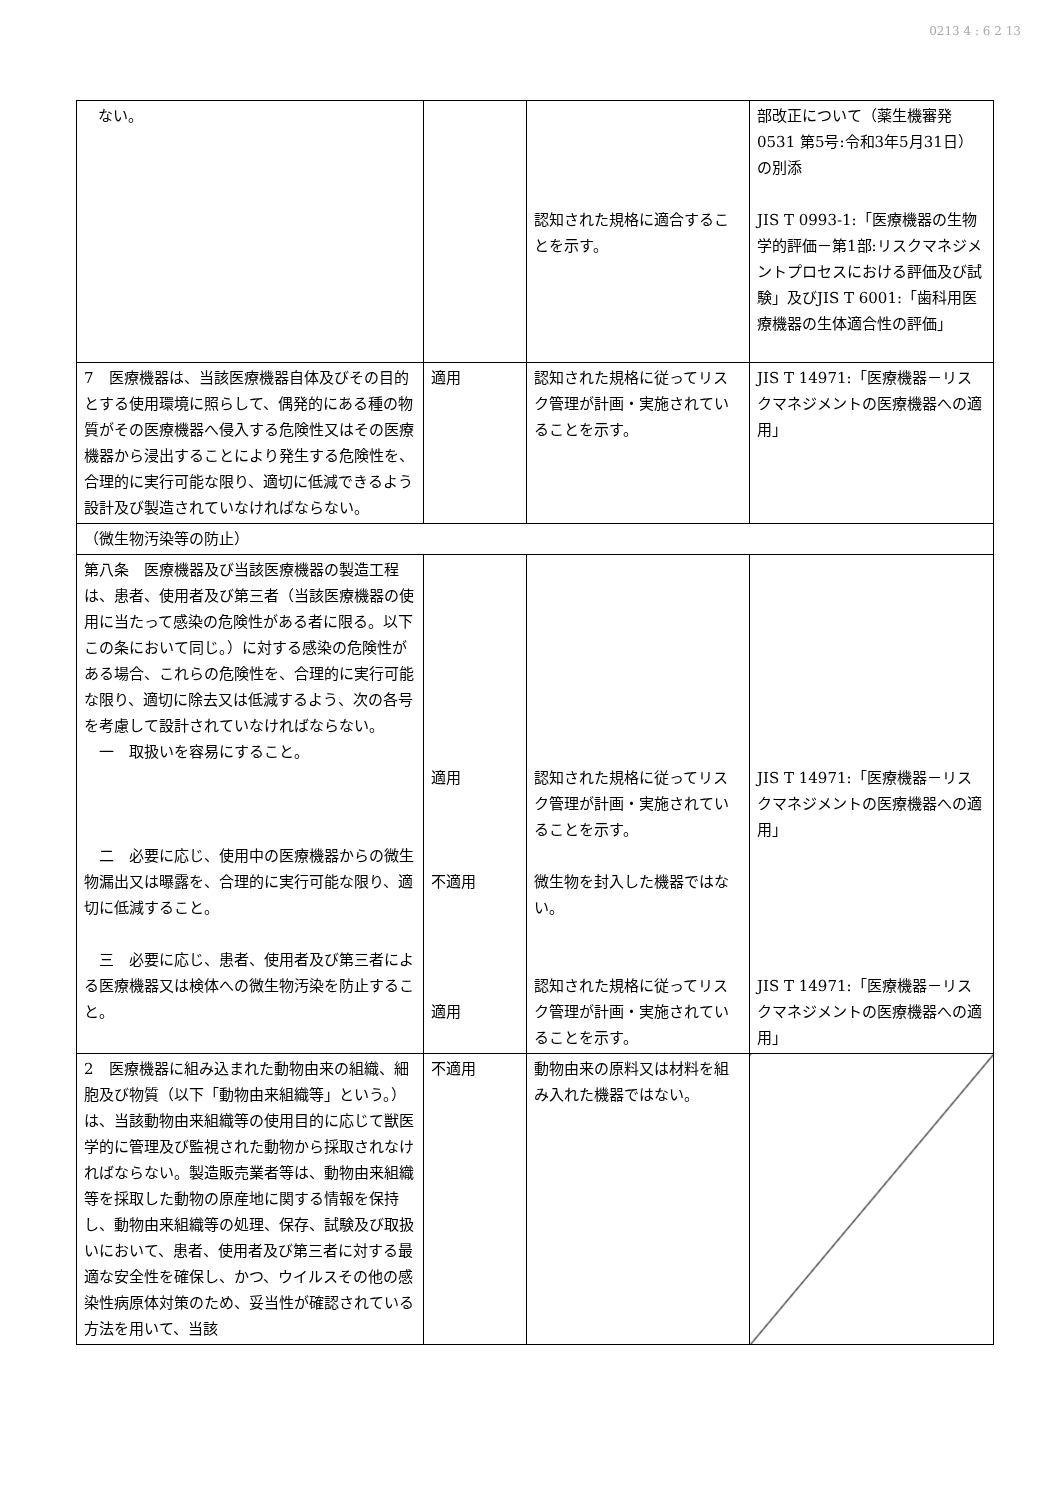0213 4 : 6 2 13
| ない。 | | 認知された規格に適合することを示す。 | 部改正について（薬生機審発0531 第5号:令和3年5月31日）の別添 JIS T 0993-1:「医療機器の生物学的評価－第1部:リスクマネジメントプロセスにおける評価及び試験」及びJIS T 6001:「歯科用医療機器の生体適合性の評価」 |
| 7 医療機器は、当該医療機器自体及びその目的とする使用環境に照らして、偶発的にある種の物質がその医療機器へ侵入する危険性又はその医療機器から浸出することにより発生する危険性を、合理的に実行可能な限り、適切に低減できるよう設計及び製造されていなければならない。 | 適用 | 認知された規格に従ってリスク管理が計画・実施されていることを示す。 | JIS T 14971:「医療機器－リスクマネジメントの医療機器への適用」 |
| （微生物汚染等の防止） | | | |
| 第八条 医療機器及び当該医療機器の製造工程は、患者、使用者及び第三者（当該医療機器の使用に当たって感染の危険性がある者に限る。以下この条において同じ。）に対する感染の危険性がある場合、これらの危険性を、合理的に実行可能な限り、適切に除去又は低減するよう、次の各号を考慮して設計されていなければならない。 一 取扱いを容易にすること。 二 必要に応じ、使用中の医療機器からの微生物漏出又は曝露を、合理的に実行可能な限り、適切に低減すること。 三 必要に応じ、患者、使用者及び第三者による医療機器又は検体への微生物汚染を防止すること。 | 適用 不適用 適用 | 認知された規格に従ってリスク管理が計画・実施されていることを示す。 微生物を封入した機器ではない。 認知された規格に従ってリスク管理が計画・実施されていることを示す。 | JIS T 14971:「医療機器－リスクマネジメントの医療機器への適用」 JIS T 14971:「医療機器－リスクマネジメントの医療機器への適用」 |
| 2 医療機器に組み込まれた動物由来の組織、細胞及び物質（以下「動物由来組織等」という。）は、当該動物由来組織等の使用目的に応じて獣医学的に管理及び監視された動物から採取されなければならない。製造販売業者等は、動物由来組織等を採取した動物の原産地に関する情報を保持し、動物由来組織等の処理、保存、試験及び取扱いにおいて、患者、使用者及び第三者に対する最適な安全性を確保し、かつ、ウイルスその他の感染性病原体対策のため、妥当性が確認されている方法を用いて、当該 | 不適用 | 動物由来の原料又は材料を組み入れた機器ではない。 | |